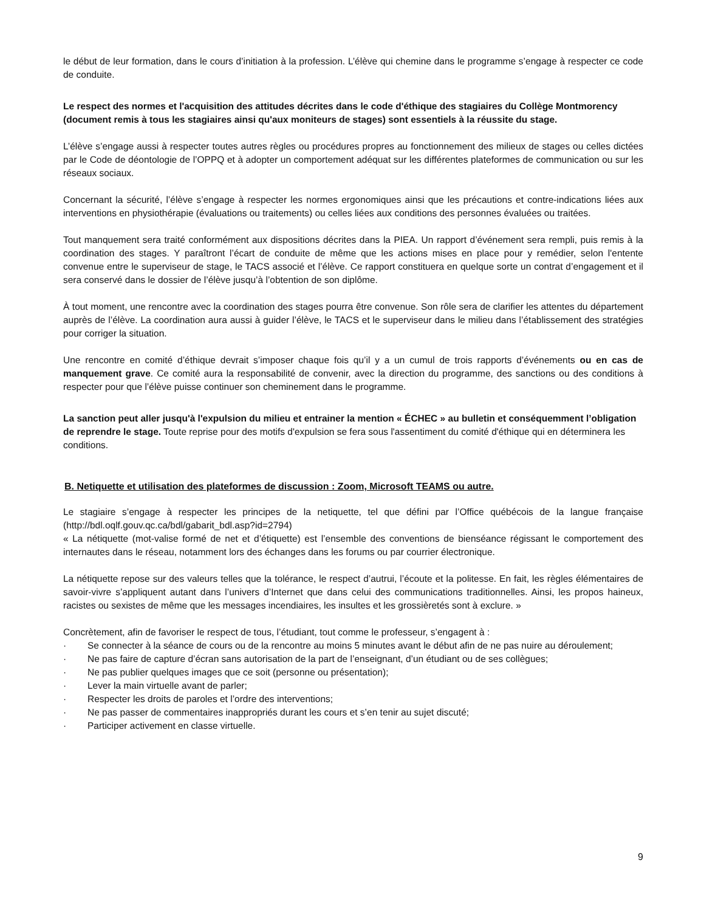le début de leur formation, dans le cours d’initiation à la profession. L’élève qui chemine dans le programme s’engage à respecter ce code de conduite.
Le respect des normes et l'acquisition des attitudes décrites dans le code d'éthique des stagiaires du Collège Montmorency (document remis à tous les stagiaires ainsi qu'aux moniteurs de stages) sont essentiels à la réussite du stage.
L’élève s’engage aussi à respecter toutes autres règles ou procédures propres au fonctionnement des milieux de stages ou celles dictées par le Code de déontologie de l’OPPQ et à adopter un comportement adéquat sur les différentes plateformes de communication ou sur les réseaux sociaux.
Concernant la sécurité, l’élève s’engage à respecter les normes ergonomiques ainsi que les précautions et contre-indications liées aux interventions en physiothérapie (évaluations ou traitements) ou celles liées aux conditions des personnes évaluées ou traitées.
Tout manquement sera traité conformément aux dispositions décrites dans la PIEA. Un rapport d’événement sera rempli, puis remis à la coordination des stages. Y paraîtront l’écart de conduite de même que les actions mises en place pour y remédier, selon l'entente convenue entre le superviseur de stage, le TACS associé et l’élève. Ce rapport constituera en quelque sorte un contrat d’engagement et il sera conservé dans le dossier de l’élève jusqu’à l’obtention de son diplôme.
À tout moment, une rencontre avec la coordination des stages pourra être convenue. Son rôle sera de clarifier les attentes du département auprès de l’élève. La coordination aura aussi à guider l’élève, le TACS et le superviseur dans le milieu dans l’établissement des stratégies pour corriger la situation.
Une rencontre en comité d’éthique devrait s’imposer chaque fois qu’il y a un cumul de trois rapports d’événements ou en cas de manquement grave. Ce comité aura la responsabilité de convenir, avec la direction du programme, des sanctions ou des conditions à respecter pour que l’élève puisse continuer son cheminement dans le programme.
La sanction peut aller jusqu'à l'expulsion du milieu et entrainer la mention « ÉCHEC » au bulletin et conséquemment l’obligation de reprendre le stage. Toute reprise pour des motifs d'expulsion se fera sous l'assentiment du comité d'éthique qui en déterminera les conditions.
B. Netiquette et utilisation des plateformes de discussion : Zoom, Microsoft TEAMS ou autre.
Le stagiaire s’engage à respecter les principes de la netiquette, tel que défini par l’Office québécois de la langue française (http://bdl.oqlf.gouv.qc.ca/bdl/gabarit_bdl.asp?id=2794)
« La nétiquette (mot-valise formé de net et d’étiquette) est l’ensemble des conventions de bienséance régissant le comportement des internautes dans le réseau, notamment lors des échanges dans les forums ou par courrier électronique.
La nétiquette repose sur des valeurs telles que la tolérance, le respect d’autrui, l’écoute et la politesse. En fait, les règles élémentaires de savoir-vivre s’appliquent autant dans l’univers d’Internet que dans celui des communications traditionnelles. Ainsi, les propos haineux, racistes ou sexistes de même que les messages incendiaires, les insultes et les grossièretés sont à exclure. »
Concrètement, afin de favoriser le respect de tous, l’étudiant, tout comme le professeur, s’engagent à :
· Se connecter à la séance de cours ou de la rencontre au moins 5 minutes avant le début afin de ne pas nuire au déroulement;
· Ne pas faire de capture d’écran sans autorisation de la part de l’enseignant, d’un étudiant ou de ses collègues;
· Ne pas publier quelques images que ce soit (personne ou présentation);
· Lever la main virtuelle avant de parler;
· Respecter les droits de paroles et l’ordre des interventions;
· Ne pas passer de commentaires inappropriés durant les cours et s’en tenir au sujet discuté;
· Participer activement en classe virtuelle.
9